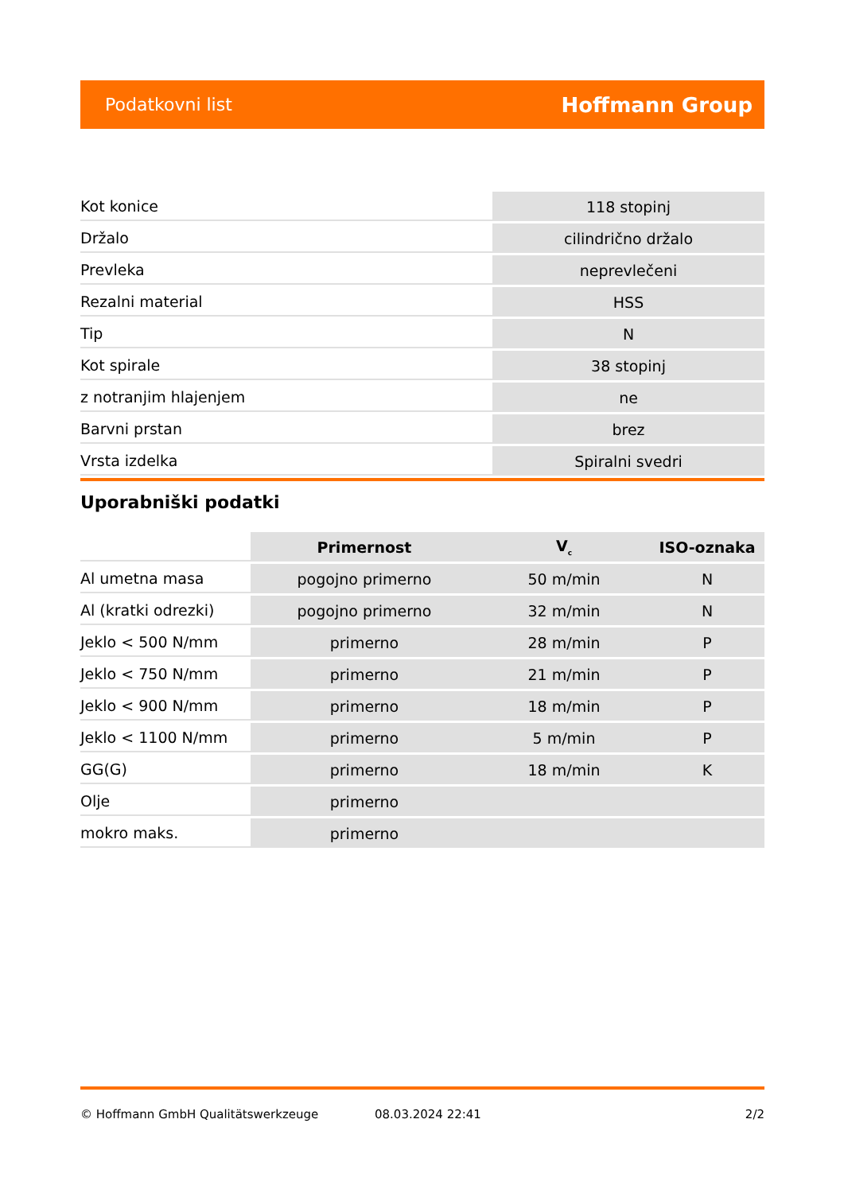Podatkovni list Hoffmann Group
| Kot konice | 118 stopinj |
| Držalo | cilindrično držalo |
| Prevleka | neprevlečeni |
| Rezalni material | HSS |
| Tip | N |
| Kot spirale | 38 stopinj |
| z notranjim hlajenjem | ne |
| Barvni prstan | brez |
| Vrsta izdelka | Spiralni svedri |
Uporabniški podatki
| | Primernost | V<sub>c</sub> | ISO-oznaka |
| --- | --- | --- | --- |
| Al umetna masa | pogojno primerno | 50 m/min | N |
| Al (kratki odrezki) | pogojno primerno | 32 m/min | N |
| Jeklo < 500 N/mm | primerno | 28 m/min | P |
| Jeklo < 750 N/mm | primerno | 21 m/min | P |
| Jeklo < 900 N/mm | primerno | 18 m/min | P |
| Jeklo < 1100 N/mm | primerno | 5 m/min | P |
| GG(G) | primerno | 18 m/min | K |
| Olje | primerno | | |
| mokro maks. | primerno | | |
© Hoffmann GmbH Qualitätswerkzeuge 08.03.2024 22:41 2/2